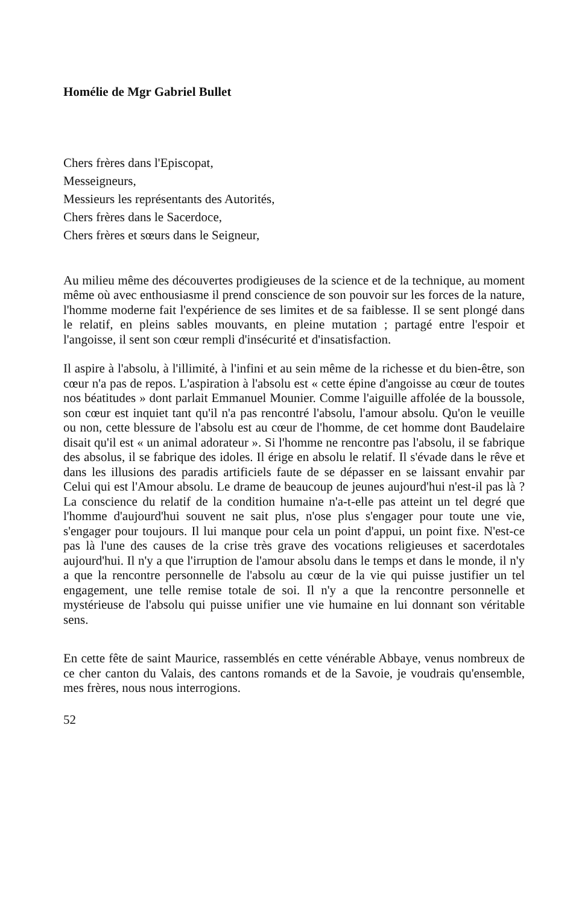Homélie de Mgr Gabriel Bullet
Chers frères dans l'Episcopat,
Messeigneurs,
Messieurs les représentants des Autorités,
Chers frères dans le Sacerdoce,
Chers frères et sœurs dans le Seigneur,
Au milieu même des découvertes prodigieuses de la science et de la technique, au moment même où avec enthousiasme il prend conscience de son pouvoir sur les forces de la nature, l'homme moderne fait l'expérience de ses limites et de sa faiblesse. Il se sent plongé dans le relatif, en pleins sables mouvants, en pleine mutation ; partagé entre l'espoir et l'angoisse, il sent son cœur rempli d'insécurité et d'insatisfaction.
Il aspire à l'absolu, à l'illimité, à l'infini et au sein même de la richesse et du bien-être, son cœur n'a pas de repos. L'aspiration à l'absolu est « cette épine d'angoisse au cœur de toutes nos béatitudes » dont parlait Emmanuel Mounier. Comme l'aiguille affolée de la boussole, son cœur est inquiet tant qu'il n'a pas rencontré l'absolu, l'amour absolu. Qu'on le veuille ou non, cette blessure de l'absolu est au cœur de l'homme, de cet homme dont Baudelaire disait qu'il est « un animal adorateur ». Si l'homme ne rencontre pas l'absolu, il se fabrique des absolus, il se fabrique des idoles. Il érige en absolu le relatif. Il s'évade dans le rêve et dans les illusions des paradis artificiels faute de se dépasser en se laissant envahir par Celui qui est l'Amour absolu. Le drame de beaucoup de jeunes aujourd'hui n'est-il pas là ? La conscience du relatif de la condition humaine n'a-t-elle pas atteint un tel degré que l'homme d'aujourd'hui souvent ne sait plus, n'ose plus s'engager pour toute une vie, s'engager pour toujours. Il lui manque pour cela un point d'appui, un point fixe. N'est-ce pas là l'une des causes de la crise très grave des vocations religieuses et sacerdotales aujourd'hui. Il n'y a que l'irruption de l'amour absolu dans le temps et dans le monde, il n'y a que la rencontre personnelle de l'absolu au cœur de la vie qui puisse justifier un tel engagement, une telle remise totale de soi. Il n'y a que la rencontre personnelle et mystérieuse de l'absolu qui puisse unifier une vie humaine en lui donnant son véritable sens.
En cette fête de saint Maurice, rassemblés en cette vénérable Abbaye, venus nombreux de ce cher canton du Valais, des cantons romands et de la Savoie, je voudrais qu'ensemble, mes frères, nous nous interrogions.
52